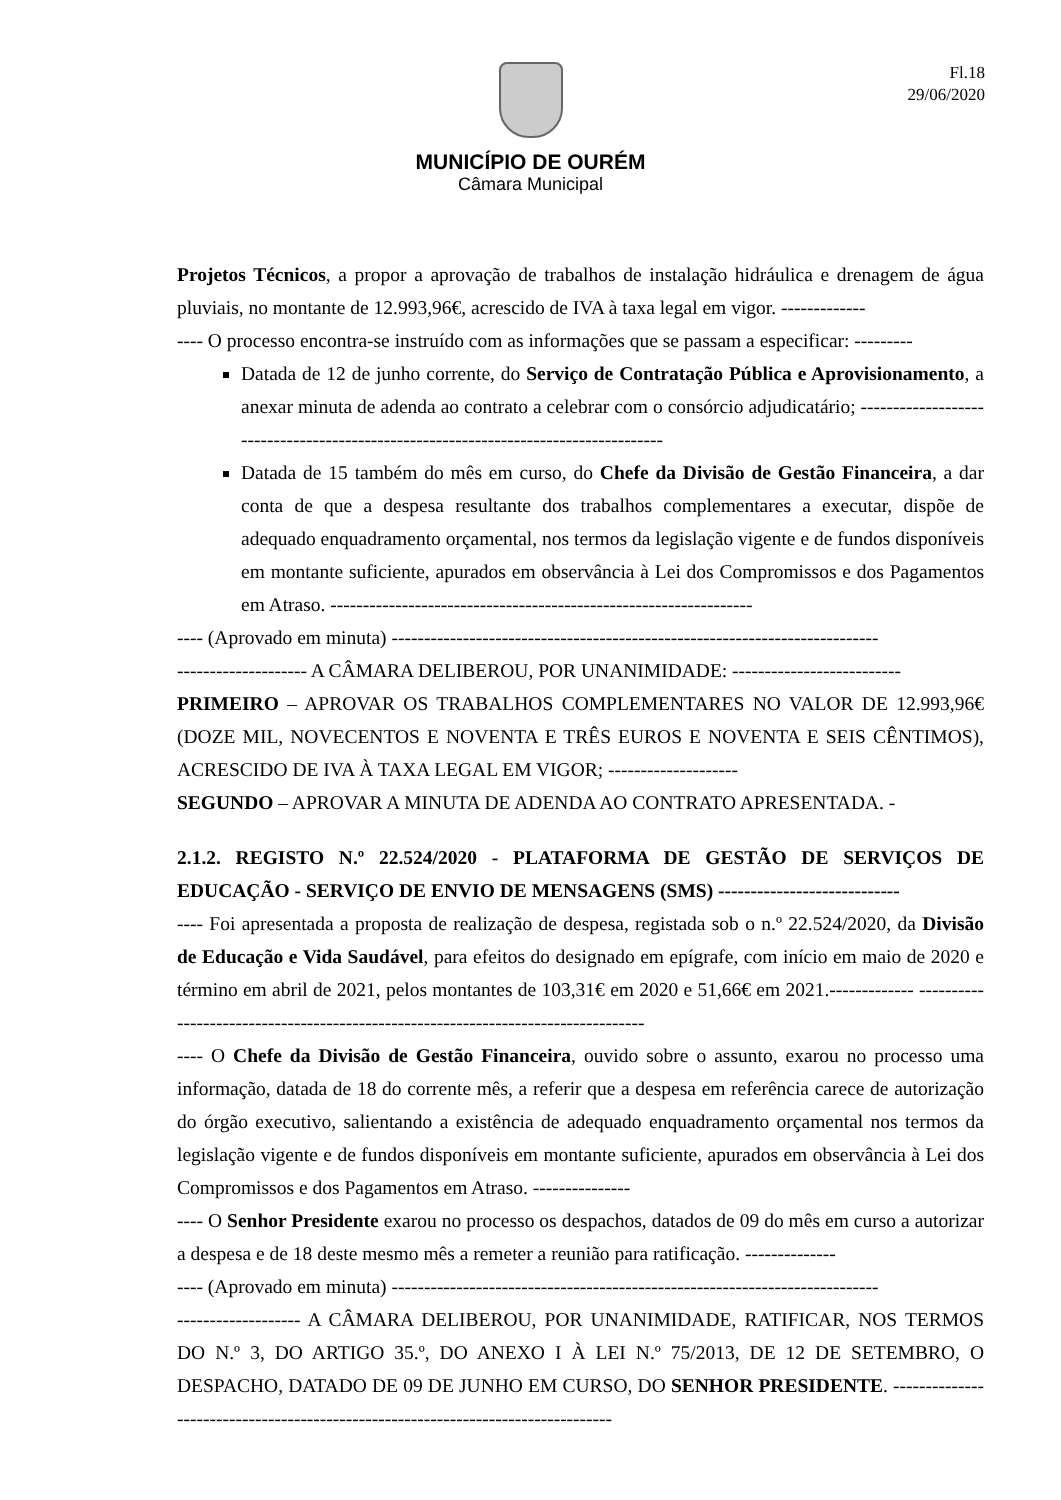Fl.18
29/06/2020
MUNICÍPIO DE OURÉM
Câmara Municipal
Projetos Técnicos, a propor a aprovação de trabalhos de instalação hidráulica e drenagem de água pluviais, no montante de 12.993,96€, acrescido de IVA à taxa legal em vigor. -------------
---- O processo encontra-se instruído com as informações que se passam a especificar: ---------
Datada de 12 de junho corrente, do Serviço de Contratação Pública e Aprovisionamento, a anexar minuta de adenda ao contrato a celebrar com o consórcio adjudicatário; ------------------------------------------------------------------------------------
Datada de 15 também do mês em curso, do Chefe da Divisão de Gestão Financeira, a dar conta de que a despesa resultante dos trabalhos complementares a executar, dispõe de adequado enquadramento orçamental, nos termos da legislação vigente e de fundos disponíveis em montante suficiente, apurados em observância à Lei dos Compromissos e dos Pagamentos em Atraso. -----------------------------------------------------------------
---- (Aprovado em minuta) ---------------------------------------------------------------------------
-------------------- A CÂMARA DELIBEROU, POR UNANIMIDADE: --------------------------
PRIMEIRO – APROVAR OS TRABALHOS COMPLEMENTARES NO VALOR DE 12.993,96€ (DOZE MIL, NOVECENTOS E NOVENTA E TRÊS EUROS E NOVENTA E SEIS CÊNTIMOS), ACRESCIDO DE IVA À TAXA LEGAL EM VIGOR; --------------------
SEGUNDO – APROVAR A MINUTA DE ADENDA AO CONTRATO APRESENTADA. -
2.1.2. REGISTO N.º 22.524/2020 - PLATAFORMA DE GESTÃO DE SERVIÇOS DE EDUCAÇÃO - SERVIÇO DE ENVIO DE MENSAGENS (SMS) ----------------------------
---- Foi apresentada a proposta de realização de despesa, registada sob o n.º 22.524/2020, da Divisão de Educação e Vida Saudável, para efeitos do designado em epígrafe, com início em maio de 2020 e término em abril de 2021, pelos montantes de 103,31€ em 2020 e 51,66€ em 2021.------------- ----------------------------------------------------------------------------------
---- O Chefe da Divisão de Gestão Financeira, ouvido sobre o assunto, exarou no processo uma informação, datada de 18 do corrente mês, a referir que a despesa em referência carece de autorização do órgão executivo, salientando a existência de adequado enquadramento orçamental nos termos da legislação vigente e de fundos disponíveis em montante suficiente, apurados em observância à Lei dos Compromissos e dos Pagamentos em Atraso. ---------------
---- O Senhor Presidente exarou no processo os despachos, datados de 09 do mês em curso a autorizar a despesa e de 18 deste mesmo mês a remeter a reunião para ratificação. --------------
---- (Aprovado em minuta) ---------------------------------------------------------------------------
------------------- A CÂMARA DELIBEROU, POR UNANIMIDADE, RATIFICAR, NOS TERMOS DO N.º 3, DO ARTIGO 35.º, DO ANEXO I À LEI N.º 75/2013, DE 12 DE SETEMBRO, O DESPACHO, DATADO DE 09 DE JUNHO EM CURSO, DO SENHOR PRESIDENTE. ---------------------------------------------------------------------------------